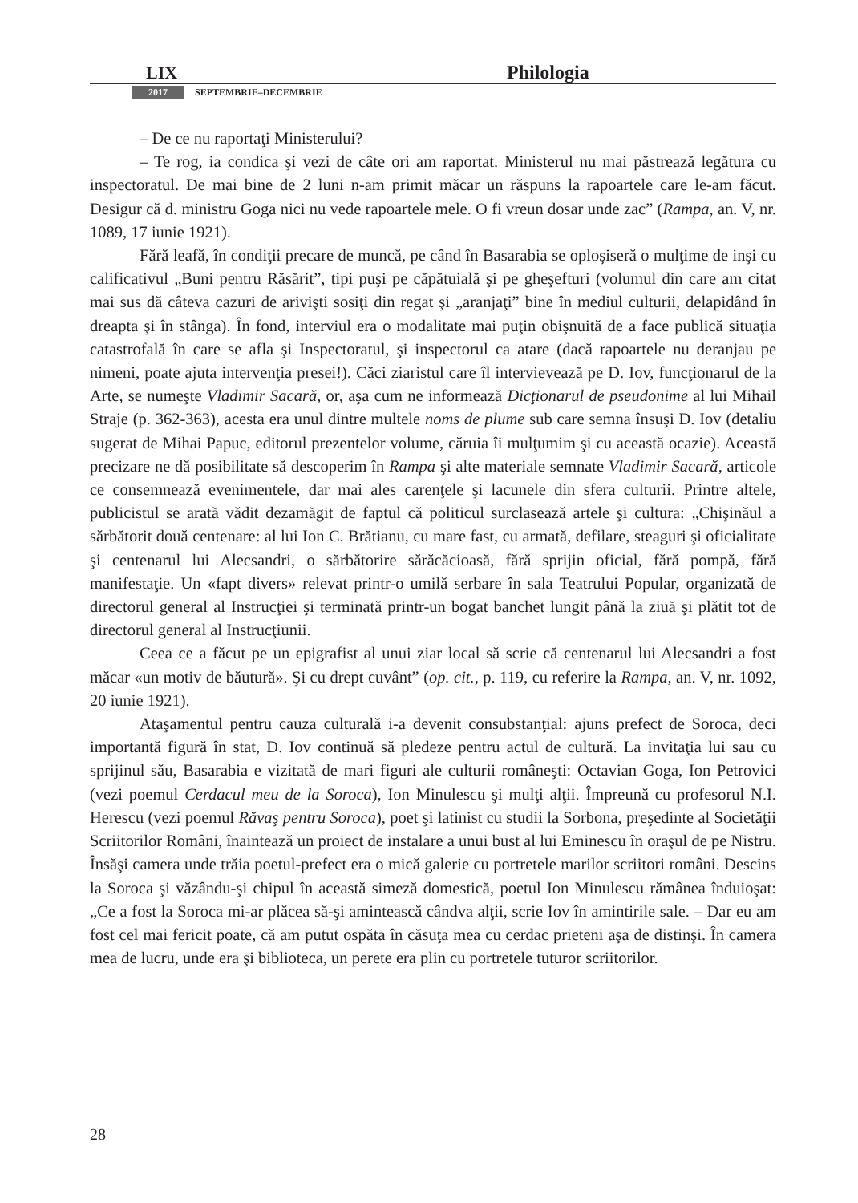LIX Philologia
2017 SEPTEMBRIE–DECEMBRIE
– De ce nu raportaţi Ministerului?
– Te rog, ia condica şi vezi de câte ori am raportat. Ministerul nu mai păstrează legătura cu inspectoratul. De mai bine de 2 luni n-am primit măcar un răspuns la rapoartele care le-am făcut. Desigur că d. ministru Goga nici nu vede rapoartele mele. O fi vreun dosar unde zac” (Rampa, an. V, nr. 1089, 17 iunie 1921).
Fără leafă, în condiţii precare de muncă, pe când în Basarabia se oploşiseră o mulţime de inşi cu calificativul „Buni pentru Răsărit”, tipi puşi pe căpătuială şi pe gheşefturi (volumul din care am citat mai sus dă câteva cazuri de arivişti sosiţi din regat şi „aranjaţi” bine în mediul culturii, delapidând în dreapta şi în stânga). În fond, interviul era o modalitate mai puţin obişnuită de a face publică situaţia catastrofală în care se afla şi Inspectoratul, şi inspectorul ca atare (dacă rapoartele nu deranjau pe nimeni, poate ajuta intervenţia presei!). Căci ziaristul care îl intervievează pe D. Iov, funcţionarul de la Arte, se numeşte Vladimir Sacară, or, aşa cum ne informează Dicţionarul de pseudonime al lui Mihail Straje (p. 362-363), acesta era unul dintre multele noms de plume sub care semna însuşi D. Iov (detaliu sugerat de Mihai Papuc, editorul prezentelor volume, căruia îi mulţumim şi cu această ocazie). Această precizare ne dă posibilitate să descoperim în Rampa şi alte materiale semnate Vladimir Sacară, articole ce consemnează evenimentele, dar mai ales carenţele şi lacunele din sfera culturii. Printre altele, publicistul se arată vădit dezamăgit de faptul că politicul surclasează artele şi cultura: „Chişinăul a sărbătorit două centenare: al lui Ion C. Brătianu, cu mare fast, cu armată, defilare, steaguri şi oficialitate şi centenarul lui Alecsandri, o sărbătorire sărăcăcioasă, fără sprijin oficial, fără pompă, fără manifestaţie. Un «fapt divers» relevat printr-o umilă serbare în sala Teatrului Popular, organizată de directorul general al Instrucţiei şi terminată printr-un bogat banchet lungit până la ziuă şi plătit tot de directorul general al Instrucţiunii.
Ceea ce a făcut pe un epigrafist al unui ziar local să scrie că centenarul lui Alecsandri a fost măcar «un motiv de băutură». Şi cu drept cuvânt” (op. cit., p. 119, cu referire la Rampa, an. V, nr. 1092, 20 iunie 1921).
Ataşamentul pentru cauza culturală i-a devenit consubstanţial: ajuns prefect de Soroca, deci importantă figură în stat, D. Iov continuă să pledeze pentru actul de cultură. La invitaţia lui sau cu sprijinul său, Basarabia e vizitată de mari figuri ale culturii româneşti: Octavian Goga, Ion Petrovici (vezi poemul Cerdacul meu de la Soroca), Ion Minulescu şi mulţi alţii. Împreună cu profesorul N.I. Herescu (vezi poemul Răvaş pentru Soroca), poet şi latinist cu studii la Sorbona, preşedinte al Societăţii Scriitorilor Români, înaintează un proiect de instalare a unui bust al lui Eminescu în oraşul de pe Nistru. Însăşi camera unde trăia poetul-prefect era o mică galerie cu portretele marilor scriitori români. Descins la Soroca şi văzându-şi chipul în această simeză domestică, poetul Ion Minulescu rămânea înduioşat: „Ce a fost la Soroca mi-ar plăcea să-şi amintească cândva alţii, scrie Iov în amintirile sale. – Dar eu am fost cel mai fericit poate, că am putut ospăta în căsuţa mea cu cerdac prieteni aşa de distinşi. În camera mea de lucru, unde era şi biblioteca, un perete era plin cu portretele tuturor scriitorilor.
28